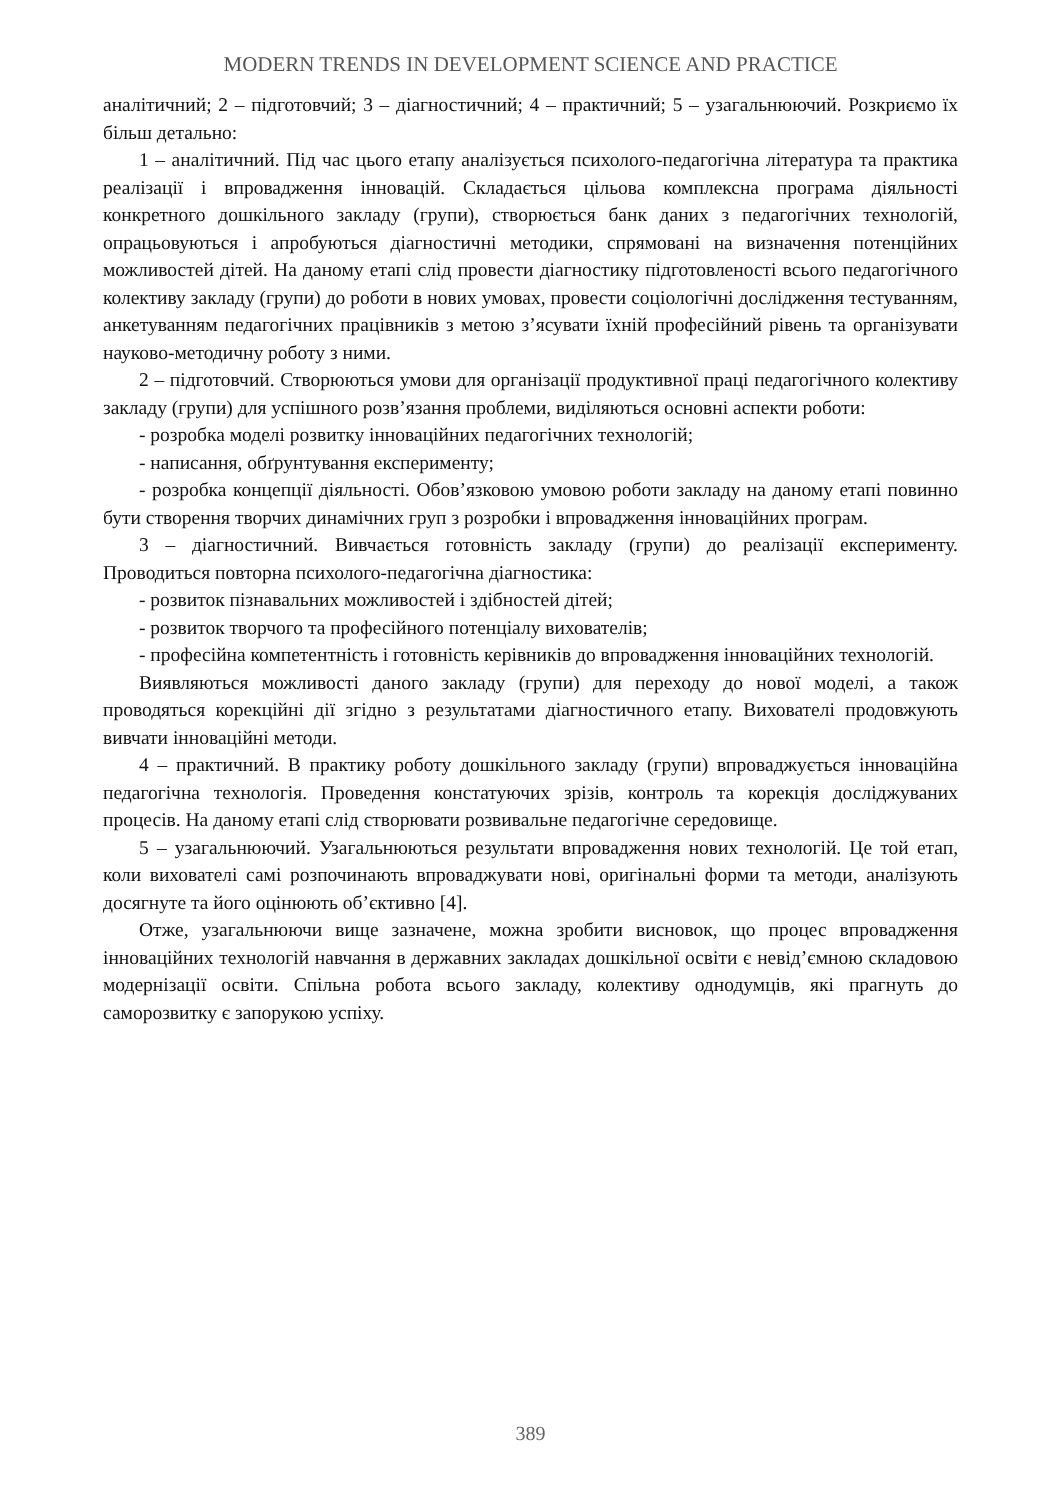MODERN TRENDS IN DEVELOPMENT SCIENCE AND PRACTICE
аналітичний; 2 – підготовчий; 3 – діагностичний; 4 – практичний; 5 – узагальнюючий. Розкриємо їх більш детально:
1 – аналітичний. Під час цього етапу аналізується психолого-педагогічна література та практика реалізації і впровадження інновацій. Складається цільова комплексна програма діяльності конкретного дошкільного закладу (групи), створюється банк даних з педагогічних технологій, опрацьовуються і апробуються діагностичні методики, спрямовані на визначення потенційних можливостей дітей. На даному етапі слід провести діагностику підготовленості всього педагогічного колективу закладу (групи) до роботи в нових умовах, провести соціологічні дослідження тестуванням, анкетуванням педагогічних працівників з метою з’ясувати їхній професійний рівень та організувати науково-методичну роботу з ними.
2 – підготовчий. Створюються умови для організації продуктивної праці педагогічного колективу закладу (групи) для успішного розв’язання проблеми, виділяються основні аспекти роботи:
- розробка моделі розвитку інноваційних педагогічних технологій;
- написання, обґрунтування експерименту;
- розробка концепції діяльності. Обов’язковою умовою роботи закладу на даному етапі повинно бути створення творчих динамічних груп з розробки і впровадження інноваційних програм.
3 – діагностичний. Вивчається готовність закладу (групи) до реалізації експерименту. Проводиться повторна психолого-педагогічна діагностика:
- розвиток пізнавальних можливостей і здібностей дітей;
- розвиток творчого та професійного потенціалу вихователів;
- професійна компетентність і готовність керівників до впровадження інноваційних технологій.
Виявляються можливості даного закладу (групи) для переходу до нової моделі, а також проводяться корекційні дії згідно з результатами діагностичного етапу. Вихователі продовжують вивчати інноваційні методи.
4 – практичний. В практику роботу дошкільного закладу (групи) впроваджується інноваційна педагогічна технологія. Проведення констатуючих зрізів, контроль та корекція досліджуваних процесів. На даному етапі слід створювати розвивальне педагогічне середовище.
5 – узагальнюючий. Узагальнюються результати впровадження нових технологій. Це той етап, коли вихователі самі розпочинають впроваджувати нові, оригінальні форми та методи, аналізують досягнуте та його оцінюють об’єктивно [4].
Отже, узагальнюючи вище зазначене, можна зробити висновок, що процес впровадження інноваційних технологій навчання в державних закладах дошкільної освіти є невід’ємною складовою модернізації освіти. Спільна робота всього закладу, колективу однодумців, які прагнуть до саморозвитку є запорукою успіху.
389